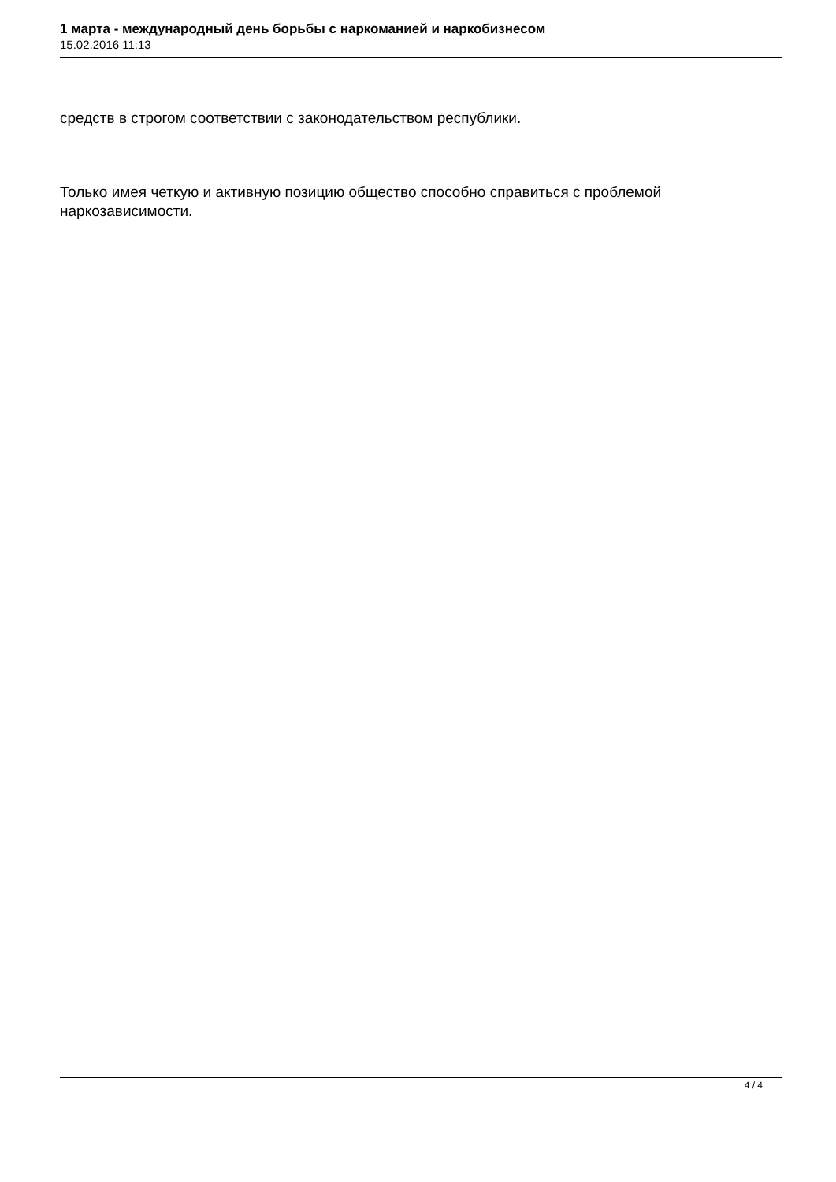1 марта - международный день борьбы с наркоманией и наркобизнесом
15.02.2016 11:13
средств в строгом соответствии с законодательством республики.
Только имея четкую и активную позицию общество способно справиться с проблемой наркозависимости.
4 / 4